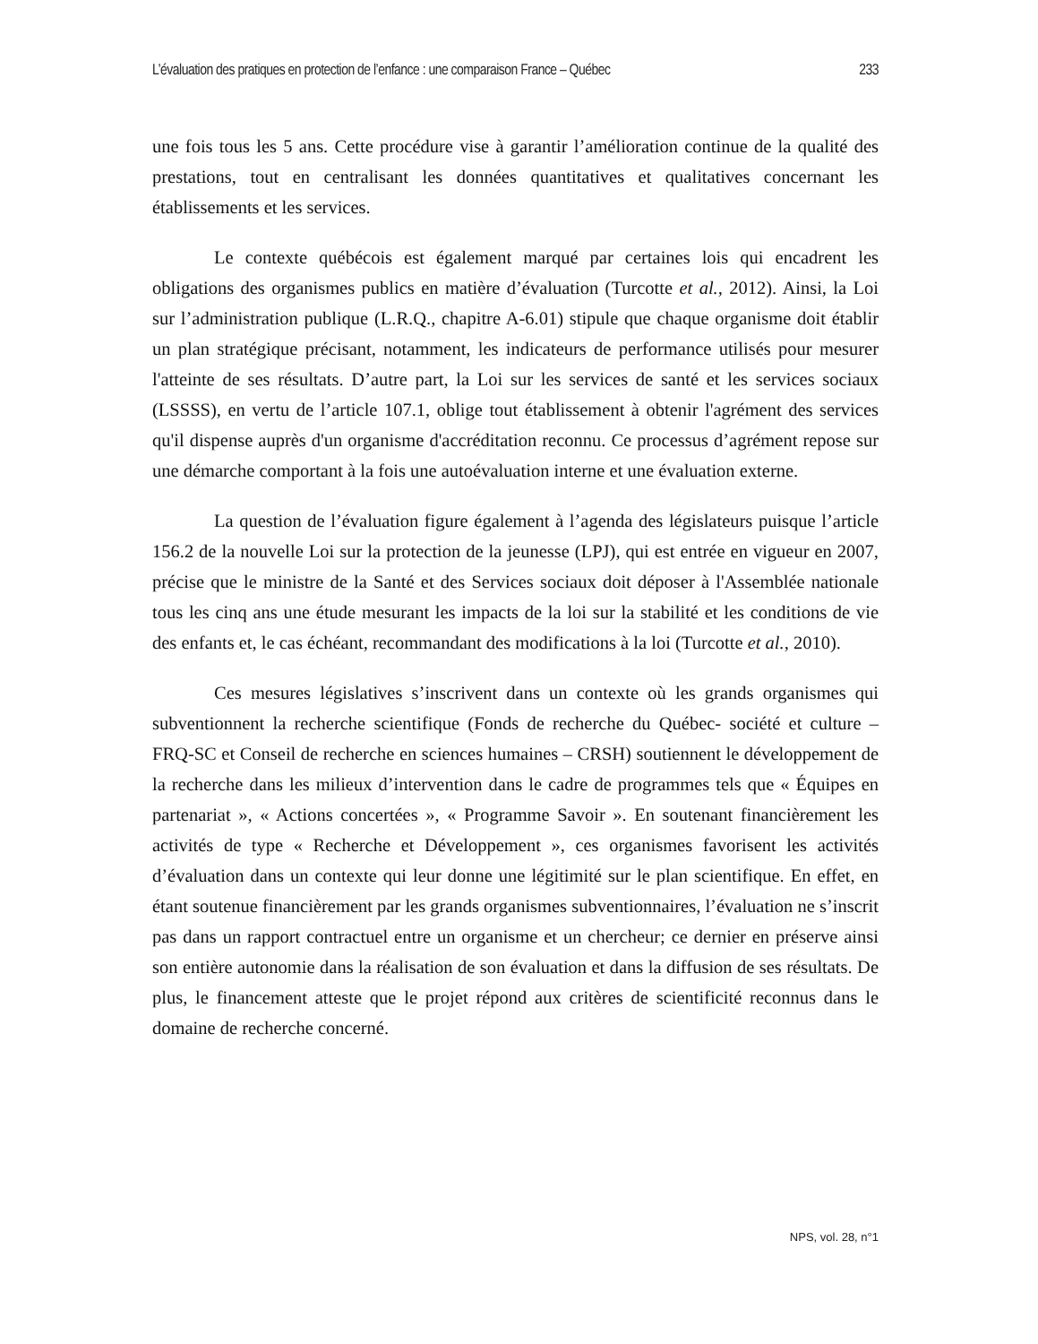L’évaluation des pratiques en protection de l’enfance : une comparaison France – Québec 233
une fois tous les 5 ans. Cette procédure vise à garantir l’amélioration continue de la qualité des prestations, tout en centralisant les données quantitatives et qualitatives concernant les établissements et les services.
Le contexte québécois est également marqué par certaines lois qui encadrent les obligations des organismes publics en matière d’évaluation (Turcotte et al., 2012). Ainsi, la Loi sur l’administration publique (L.R.Q., chapitre A-6.01) stipule que chaque organisme doit établir un plan stratégique précisant, notamment, les indicateurs de performance utilisés pour mesurer l'atteinte de ses résultats. D’autre part, la Loi sur les services de santé et les services sociaux (LSSSS), en vertu de l’article 107.1, oblige tout établissement à obtenir l'agrément des services qu'il dispense auprès d'un organisme d'accréditation reconnu. Ce processus d’agrément repose sur une démarche comportant à la fois une autoévaluation interne et une évaluation externe.
La question de l’évaluation figure également à l’agenda des législateurs puisque l’article 156.2 de la nouvelle Loi sur la protection de la jeunesse (LPJ), qui est entrée en vigueur en 2007, précise que le ministre de la Santé et des Services sociaux doit déposer à l'Assemblée nationale tous les cinq ans une étude mesurant les impacts de la loi sur la stabilité et les conditions de vie des enfants et, le cas échéant, recommandant des modifications à la loi (Turcotte et al., 2010).
Ces mesures législatives s’inscrivent dans un contexte où les grands organismes qui subventionnent la recherche scientifique (Fonds de recherche du Québec- société et culture – FRQ-SC et Conseil de recherche en sciences humaines – CRSH) soutiennent le développement de la recherche dans les milieux d’intervention dans le cadre de programmes tels que « Équipes en partenariat », « Actions concertées », « Programme Savoir ». En soutenant financièrement les activités de type « Recherche et Développement », ces organismes favorisent les activités d’évaluation dans un contexte qui leur donne une légitimité sur le plan scientifique. En effet, en étant soutenue financièrement par les grands organismes subventionnaires, l’évaluation ne s’inscrit pas dans un rapport contractuel entre un organisme et un chercheur; ce dernier en préserve ainsi son entière autonomie dans la réalisation de son évaluation et dans la diffusion de ses résultats. De plus, le financement atteste que le projet répond aux critères de scientificité reconnus dans le domaine de recherche concerné.
NPS, vol. 28, n°1